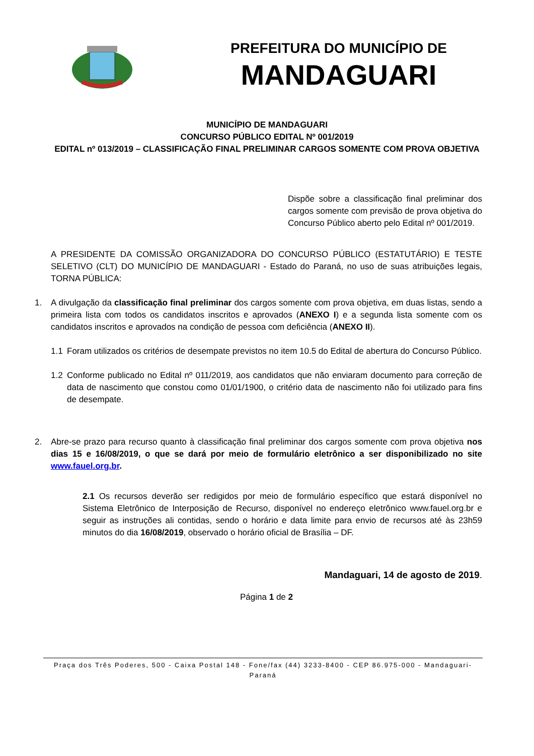PREFEITURA DO MUNICÍPIO DE
MANDAGUARI
MUNICÍPIO DE MANDAGUARI
CONCURSO PÚBLICO EDITAL Nº 001/2019
EDITAL nº 013/2019 – CLASSIFICAÇÃO FINAL PRELIMINAR CARGOS SOMENTE COM PROVA OBJETIVA
Dispõe sobre a classificação final preliminar dos cargos somente com previsão de prova objetiva do Concurso Público aberto pelo Edital nº 001/2019.
A PRESIDENTE DA COMISSÃO ORGANIZADORA DO CONCURSO PÚBLICO (ESTATUTÁRIO) E TESTE SELETIVO (CLT) DO MUNICÍPIO DE MANDAGUARI - Estado do Paraná, no uso de suas atribuições legais, TORNA PÚBLICA:
1. A divulgação da classificação final preliminar dos cargos somente com prova objetiva, em duas listas, sendo a primeira lista com todos os candidatos inscritos e aprovados (ANEXO I) e a segunda lista somente com os candidatos inscritos e aprovados na condição de pessoa com deficiência (ANEXO II).
1.1 Foram utilizados os critérios de desempate previstos no item 10.5 do Edital de abertura do Concurso Público.
1.2 Conforme publicado no Edital nº 011/2019, aos candidatos que não enviaram documento para correção de data de nascimento que constou como 01/01/1900, o critério data de nascimento não foi utilizado para fins de desempate.
2. Abre-se prazo para recurso quanto à classificação final preliminar dos cargos somente com prova objetiva nos dias 15 e 16/08/2019, o que se dará por meio de formulário eletrônico a ser disponibilizado no site www.fauel.org.br.
2.1 Os recursos deverão ser redigidos por meio de formulário específico que estará disponível no Sistema Eletrônico de Interposição de Recurso, disponível no endereço eletrônico www.fauel.org.br e seguir as instruções ali contidas, sendo o horário e data limite para envio de recursos até às 23h59 minutos do dia 16/08/2019, observado o horário oficial de Brasília – DF.
Mandaguari, 14 de agosto de 2019.
Página 1 de 2
Praça dos Três Poderes, 500 - Caixa Postal 148 - Fone/fax (44) 3233-8400 - CEP 86.975-000 - Mandaguari-
Paraná